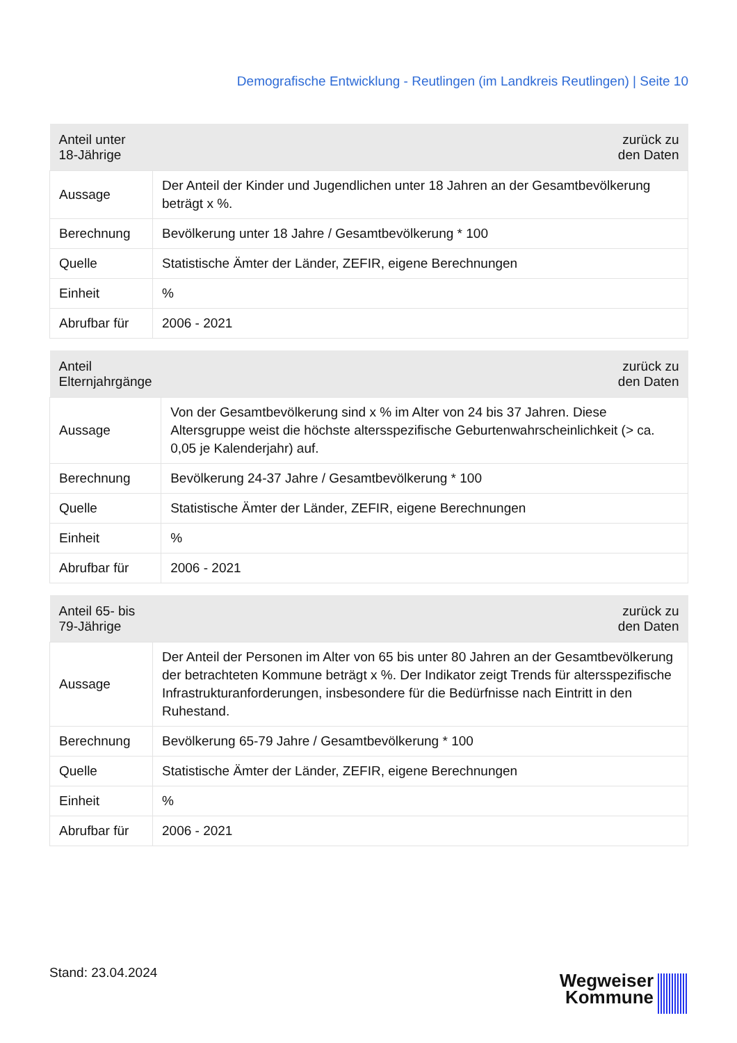Demografische Entwicklung - Reutlingen (im Landkreis Reutlingen) | Seite 10
| Anteil unter 18-Jährige | zurück zu den Daten |
| --- | --- |
| Aussage | Der Anteil der Kinder und Jugendlichen unter 18 Jahren an der Gesamtbevölkerung beträgt x %. |
| Berechnung | Bevölkerung unter 18 Jahre / Gesamtbevölkerung * 100 |
| Quelle | Statistische Ämter der Länder, ZEFIR, eigene Berechnungen |
| Einheit | % |
| Abrufbar für | 2006 - 2021 |
| Anteil Elternjahrgänge | zurück zu den Daten |
| --- | --- |
| Aussage | Von der Gesamtbevölkerung sind x % im Alter von 24 bis 37 Jahren. Diese Altersgruppe weist die höchste altersspezifische Geburtenwahrscheinlichkeit (> ca. 0,05 je Kalenderjahr) auf. |
| Berechnung | Bevölkerung 24-37 Jahre / Gesamtbevölkerung * 100 |
| Quelle | Statistische Ämter der Länder, ZEFIR, eigene Berechnungen |
| Einheit | % |
| Abrufbar für | 2006 - 2021 |
| Anteil 65- bis 79-Jährige | zurück zu den Daten |
| --- | --- |
| Aussage | Der Anteil der Personen im Alter von 65 bis unter 80 Jahren an der Gesamtbevölkerung der betrachteten Kommune beträgt x %. Der Indikator zeigt Trends für altersspezifische Infrastrukturanforderungen, insbesondere für die Bedürfnisse nach Eintritt in den Ruhestand. |
| Berechnung | Bevölkerung 65-79 Jahre / Gesamtbevölkerung * 100 |
| Quelle | Statistische Ämter der Länder, ZEFIR, eigene Berechnungen |
| Einheit | % |
| Abrufbar für | 2006 - 2021 |
Stand: 23.04.2024
Wegweiser
Kommune